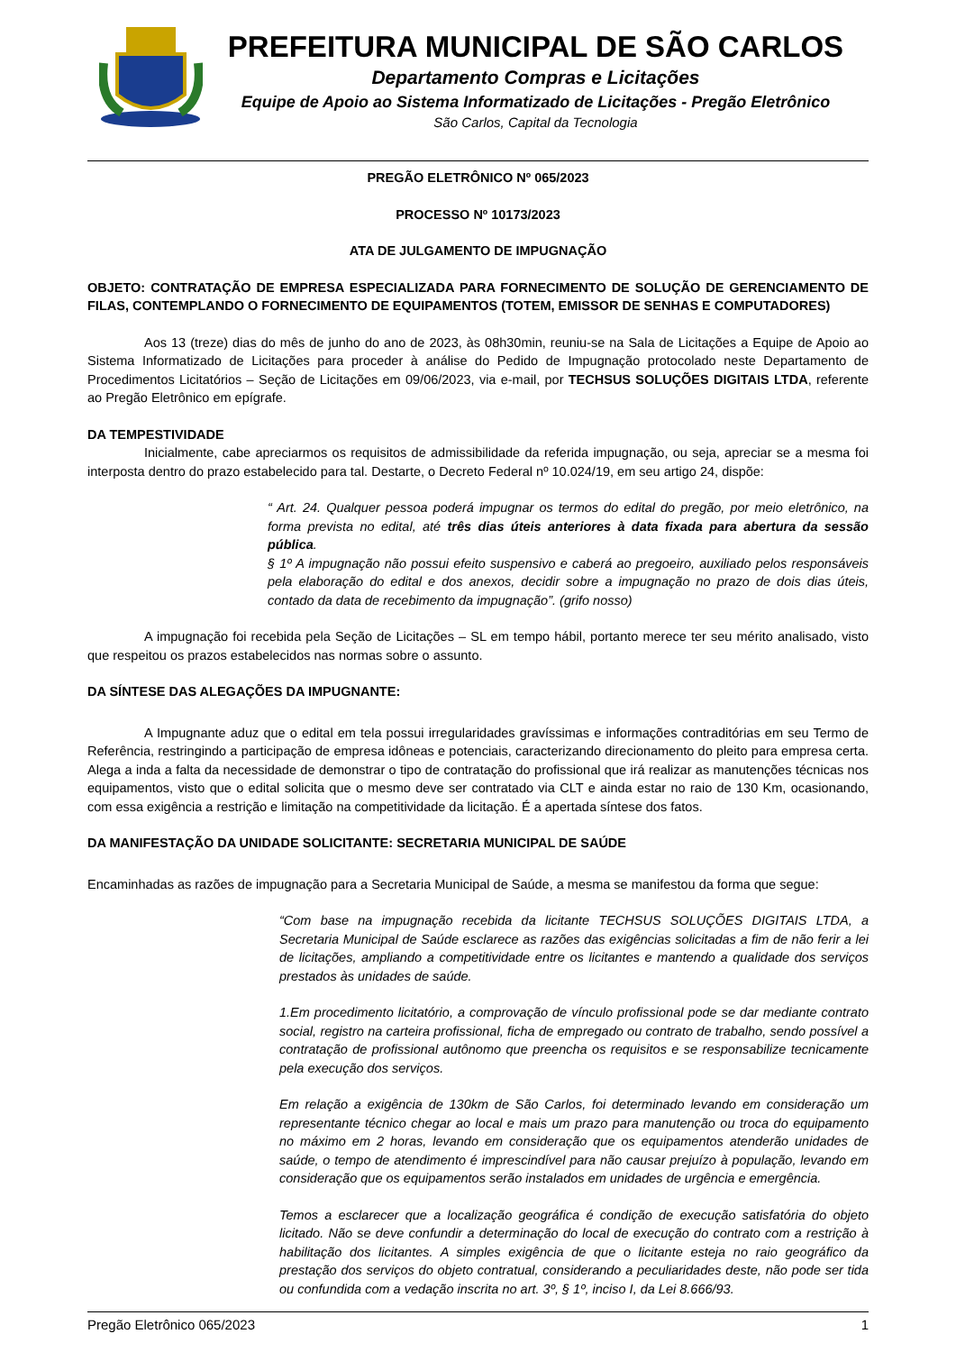PREFEITURA MUNICIPAL DE SÃO CARLOS
Departamento Compras e Licitações
Equipe de Apoio ao Sistema Informatizado de Licitações - Pregão Eletrônico
São Carlos, Capital da Tecnologia
PREGÃO ELETRÔNICO Nº 065/2023
PROCESSO Nº 10173/2023
ATA DE JULGAMENTO DE IMPUGNAÇÃO
OBJETO: CONTRATAÇÃO DE EMPRESA ESPECIALIZADA PARA FORNECIMENTO DE SOLUÇÃO DE GERENCIAMENTO DE FILAS, CONTEMPLANDO O FORNECIMENTO DE EQUIPAMENTOS (TOTEM, EMISSOR DE SENHAS E COMPUTADORES)
Aos 13 (treze) dias do mês de junho do ano de 2023, às 08h30min, reuniu-se na Sala de Licitações a Equipe de Apoio ao Sistema Informatizado de Licitações para proceder à análise do Pedido de Impugnação protocolado neste Departamento de Procedimentos Licitatórios – Seção de Licitações em 09/06/2023, via e-mail, por TECHSUS SOLUÇÕES DIGITAIS LTDA, referente ao Pregão Eletrônico em epígrafe.
DA TEMPESTIVIDADE
Inicialmente, cabe apreciarmos os requisitos de admissibilidade da referida impugnação, ou seja, apreciar se a mesma foi interposta dentro do prazo estabelecido para tal. Destarte, o Decreto Federal nº 10.024/19, em seu artigo 24, dispõe:
“ Art. 24. Qualquer pessoa poderá impugnar os termos do edital do pregão, por meio eletrônico, na forma prevista no edital, até três dias úteis anteriores à data fixada para abertura da sessão pública.
§ 1º A impugnação não possui efeito suspensivo e caberá ao pregoeiro, auxiliado pelos responsáveis pela elaboração do edital e dos anexos, decidir sobre a impugnação no prazo de dois dias úteis, contado da data de recebimento da impugnação”. (grifo nosso)
A impugnação foi recebida pela Seção de Licitações – SL em tempo hábil, portanto merece ter seu mérito analisado, visto que respeitou os prazos estabelecidos nas normas sobre o assunto.
DA SÍNTESE DAS ALEGAÇÕES DA IMPUGNANTE:
A Impugnante aduz que o edital em tela possui irregularidades gravíssimas e informações contraditórias em seu Termo de Referência, restringindo a participação de empresa idôneas e potenciais, caracterizando direcionamento do pleito para empresa certa. Alega a inda a falta da necessidade de demonstrar o tipo de contratação do profissional que irá realizar as manutenções técnicas nos equipamentos, visto que o edital solicita que o mesmo deve ser contratado via CLT e ainda estar no raio de 130 Km, ocasionando, com essa exigência a restrição e limitação na competitividade da licitação. É a apertada síntese dos fatos.
DA MANIFESTAÇÃO DA UNIDADE SOLICITANTE: SECRETARIA MUNICIPAL DE SAÚDE
Encaminhadas as razões de impugnação para a Secretaria Municipal de Saúde, a mesma se manifestou da forma que segue:
“Com base na impugnação recebida da licitante TECHSUS SOLUÇÕES DIGITAIS LTDA, a Secretaria Municipal de Saúde esclarece as razões das exigências solicitadas a fim de não ferir a lei de licitações, ampliando a competitividade entre os licitantes e mantendo a qualidade dos serviços prestados às unidades de saúde.
1.Em procedimento licitatório, a comprovação de vínculo profissional pode se dar mediante contrato social, registro na carteira profissional, ficha de empregado ou contrato de trabalho, sendo possível a contratação de profissional autônomo que preencha os requisitos e se responsabilize tecnicamente pela execução dos serviços.
Em relação a exigência de 130km de São Carlos, foi determinado levando em consideração um representante técnico chegar ao local e mais um prazo para manutenção ou troca do equipamento no máximo em 2 horas, levando em consideração que os equipamentos atenderão unidades de saúde, o tempo de atendimento é imprescindível para não causar prejuízo à população, levando em consideração que os equipamentos serão instalados em unidades de urgência e emergência.
Temos a esclarecer que a localização geográfica é condição de execução satisfatória do objeto licitado. Não se deve confundir a determinação do local de execução do contrato com a restrição à habilitação dos licitantes. A simples exigência de que o licitante esteja no raio geográfico da prestação dos serviços do objeto contratual, considerando a peculiaridades deste, não pode ser tida ou confundida com a vedação inscrita no art. 3º, § 1º, inciso I, da Lei 8.666/93.
Pregão Eletrônico 065/2023 1